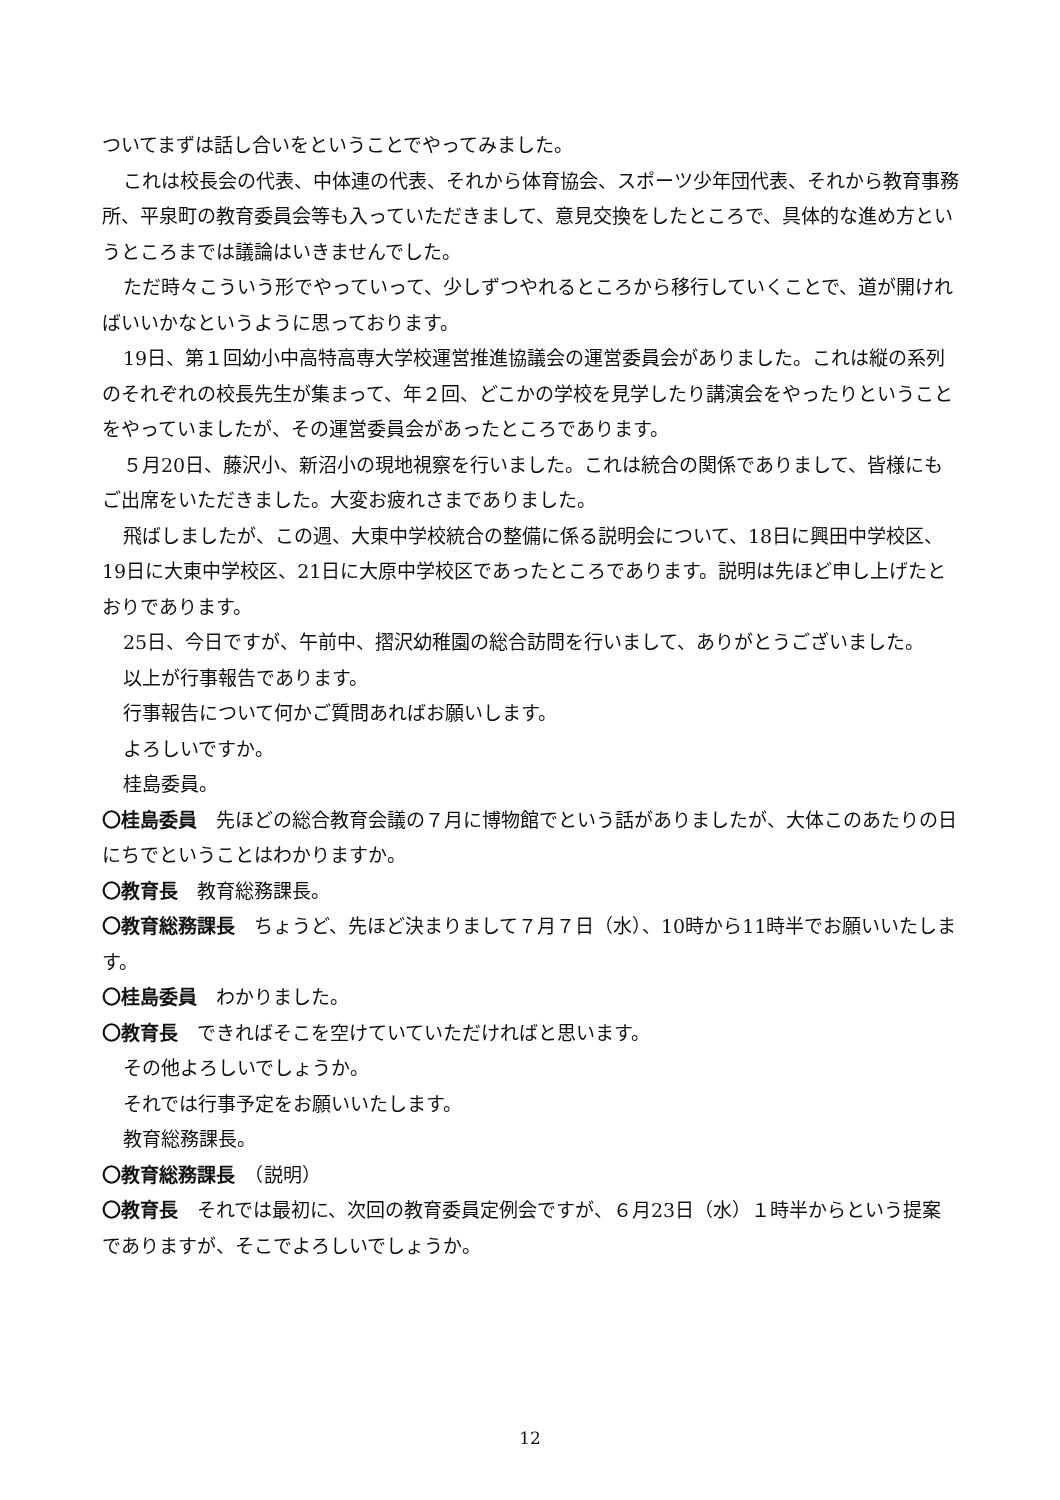ついてまずは話し合いをということでやってみました。
これは校長会の代表、中体連の代表、それから体育協会、スポーツ少年団代表、それから教育事務所、平泉町の教育委員会等も入っていただきまして、意見交換をしたところで、具体的な進め方というところまでは議論はいきませんでした。
ただ時々こういう形でやっていって、少しずつやれるところから移行していくことで、道が開ければいいかなというように思っております。
19日、第１回幼小中高特高専大学校運営推進協議会の運営委員会がありました。これは縦の系列のそれぞれの校長先生が集まって、年２回、どこかの学校を見学したり講演会をやったりということをやっていましたが、その運営委員会があったところであります。
５月20日、藤沢小、新沼小の現地視察を行いました。これは統合の関係でありまして、皆様にもご出席をいただきました。大変お疲れさまでありました。
飛ばしましたが、この週、大東中学校統合の整備に係る説明会について、18日に興田中学校区、19日に大東中学校区、21日に大原中学校区であったところであります。説明は先ほど申し上げたとおりであります。
25日、今日ですが、午前中、摺沢幼稚園の総合訪問を行いまして、ありがとうございました。
以上が行事報告であります。
行事報告について何かご質問あればお願いします。
よろしいですか。
桂島委員。
〇桂島委員　先ほどの総合教育会議の７月に博物館でという話がありましたが、大体このあたりの日にちでということはわかりますか。
〇教育長　教育総務課長。
〇教育総務課長　ちょうど、先ほど決まりまして７月７日（水）、10時から11時半でお願いいたします。
〇桂島委員　わかりました。
〇教育長　できればそこを空けていていただければと思います。
その他よろしいでしょうか。
それでは行事予定をお願いいたします。
教育総務課長。
〇教育総務課長　（説明）
〇教育長　それでは最初に、次回の教育委員定例会ですが、６月23日（水）１時半からという提案でありますが、そこでよろしいでしょうか。
12